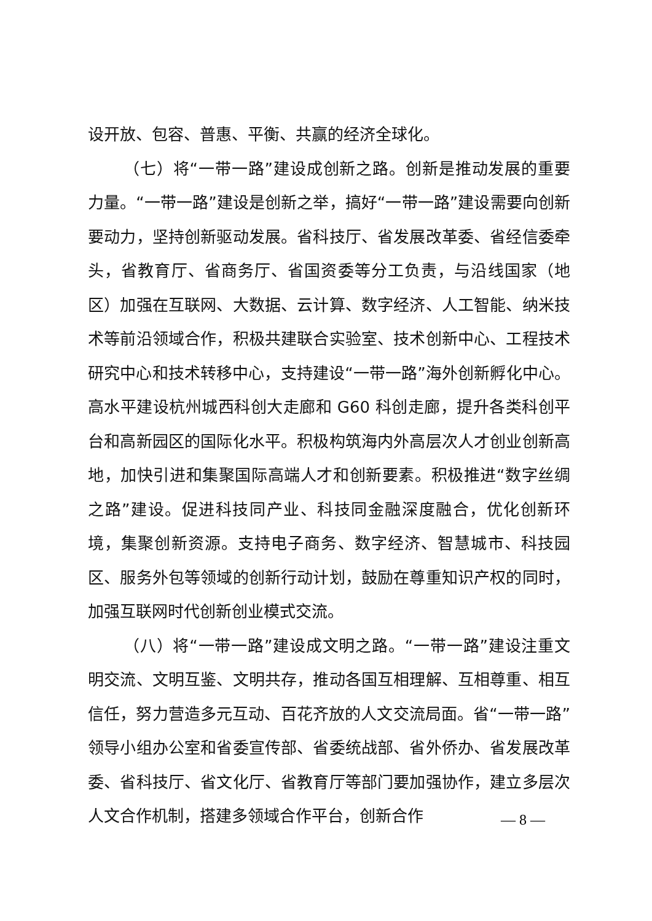设开放、包容、普惠、平衡、共赢的经济全球化。
（七）将“一带一路”建设成创新之路。创新是推动发展的重要力量。“一带一路”建设是创新之举，搞好“一带一路”建设需要向创新要动力，坚持创新驱动发展。省科技厅、省发展改革委、省经信委牵头，省教育厅、省商务厅、省国资委等分工负责，与沿线国家（地区）加强在互联网、大数据、云计算、数字经济、人工智能、纳米技术等前沿领域合作，积极共建联合实验室、技术创新中心、工程技术研究中心和技术转移中心，支持建设“一带一路”海外创新孵化中心。高水平建设杭州城西科创大走廊和 G60 科创走廊，提升各类科创平台和高新园区的国际化水平。积极构筑海内外高层次人才创业创新高地，加快引进和集聚国际高端人才和创新要素。积极推进“数字丝绸之路”建设。促进科技同产业、科技同金融深度融合，优化创新环境，集聚创新资源。支持电子商务、数字经济、智慧城市、科技园区、服务外包等领域的创新行动计划，鼓励在尊重知识产权的同时，加强互联网时代创新创业模式交流。
（八）将“一带一路”建设成文明之路。“一带一路”建设注重文明交流、文明互鉴、文明共存，推动各国互相理解、互相尊重、相互信任，努力营造多元互动、百花齐放的人文交流局面。省“一带一路”领导小组办公室和省委宣传部、省委统战部、省外侨办、省发展改革委、省科技厅、省文化厅、省教育厅等部门要加强协作，建立多层次人文合作机制，搭建多领域合作平台，创新合作
— 8 —